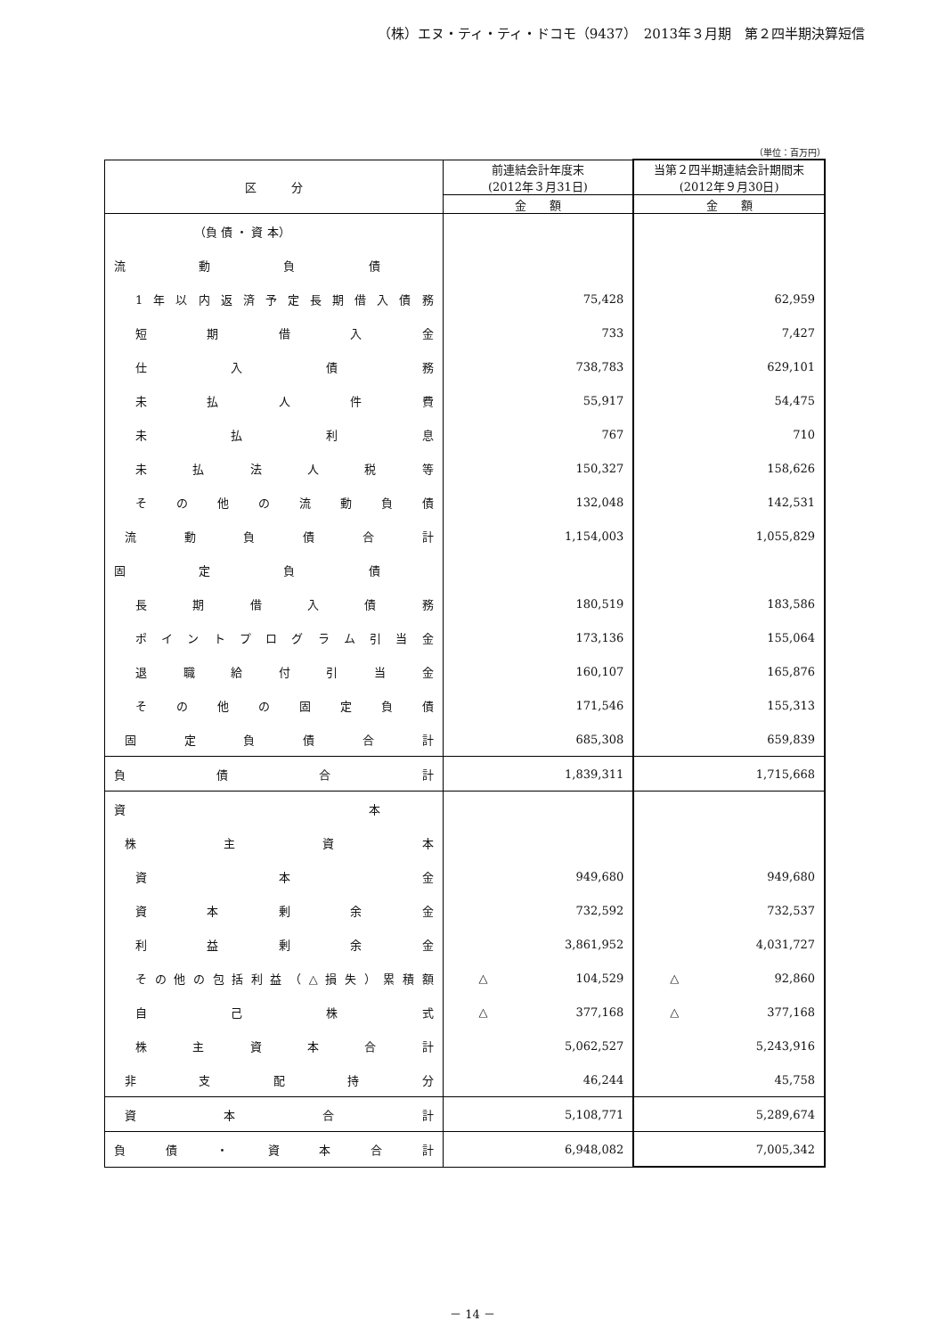（株）エヌ・ティ・ティ・ドコモ（9437）　2013年３月期　第２四半期決算短信
（単位：百万円）
| 区 分 | 前連結会計年度末 (2012年３月31日) | 当第２四半期連結会計期間末 (2012年９月30日) |
| --- | --- | --- |
| | 金 額 | 金 額 |
| （負 債 ・ 資 本） | | |
| 流 動 負 債 | | |
| 1年以内返済予定長期借入債務 | 75,428 | 62,959 |
| 短期借入金 | 733 | 7,427 |
| 仕入債務 | 738,783 | 629,101 |
| 未払人件費 | 55,917 | 54,475 |
| 未払利息 | 767 | 710 |
| 未払法人税等 | 150,327 | 158,626 |
| その他の流動負債 | 132,048 | 142,531 |
| 流動負債合計 | 1,154,003 | 1,055,829 |
| 固 定 負 債 | | |
| 長期借入債務 | 180,519 | 183,586 |
| ポイントプログラム引当金 | 173,136 | 155,064 |
| 退職給付引当金 | 160,107 | 165,876 |
| その他の固定負債 | 171,546 | 155,313 |
| 固定負債合計 | 685,308 | 659,839 |
| 負 債 合 計 | 1,839,311 | 1,715,668 |
| 資 本 | | |
| 株主資本 | | |
| 資本金 | 949,680 | 949,680 |
| 資本剰余金 | 732,592 | 732,537 |
| 利益剰余金 | 3,861,952 | 4,031,727 |
| その他の包括利益（△損失）累積額 | △ 104,529 | △ 92,860 |
| 自己株式 | △ 377,168 | △ 377,168 |
| 株主資本合計 | 5,062,527 | 5,243,916 |
| 非支配持分 | 46,244 | 45,758 |
| 資本合計 | 5,108,771 | 5,289,674 |
| 負債・資本合計 | 6,948,082 | 7,005,342 |
－ 14 －